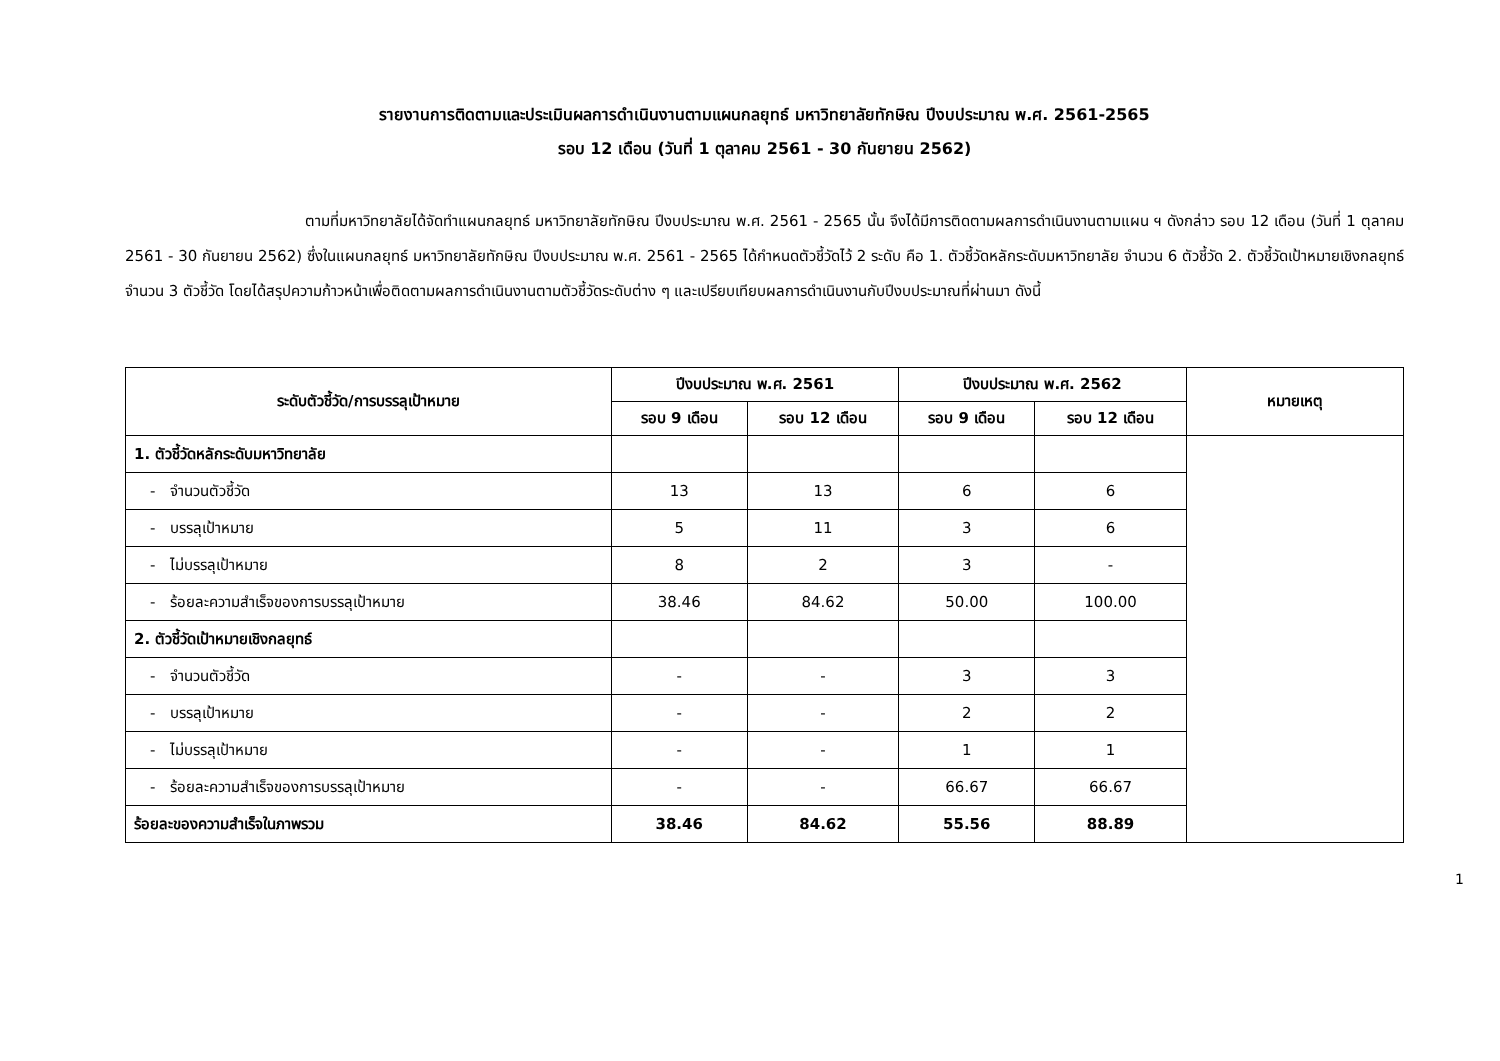รายงานการติดตามและประเมินผลการดำเนินงานตามแผนกลยุทธ์ มหาวิทยาลัยทักษิณ ปีงบประมาณ พ.ศ. 2561-2565
รอบ 12 เดือน (วันที่ 1 ตุลาคม 2561 - 30 กันยายน 2562)
ตามที่มหาวิทยาลัยได้จัดทำแผนกลยุทธ์ มหาวิทยาลัยทักษิณ ปีงบประมาณ พ.ศ. 2561 - 2565 นั้น จึงได้มีการติดตามผลการดำเนินงานตามแผน ฯ ดังกล่าว รอบ 12 เดือน (วันที่ 1 ตุลาคม 2561 - 30 กันยายน 2562) ซึ่งในแผนกลยุทธ์ มหาวิทยาลัยทักษิณ ปีงบประมาณ พ.ศ. 2561 - 2565 ได้กำหนดตัวชี้วัดไว้ 2 ระดับ คือ 1. ตัวชี้วัดหลักระดับมหาวิทยาลัย จำนวน 6 ตัวชี้วัด 2. ตัวชี้วัดเป้าหมายเชิงกลยุทธ์ จำนวน 3 ตัวชี้วัด โดยได้สรุปความก้าวหน้าเพื่อติดตามผลการดำเนินงานตามตัวชี้วัดระดับต่าง ๆ และเปรียบเทียบผลการดำเนินงานกับปีงบประมาณที่ผ่านมา ดังนี้
| ระดับตัวชี้วัด/การบรรลุเป้าหมาย | ปีงบประมาณ พ.ศ. 2561 | | ปีงบประมาณ พ.ศ. 2562 | | หมายเหตุ |
| --- | --- | --- | --- | --- | --- |
| | รอบ 9 เดือน | รอบ 12 เดือน | รอบ 9 เดือน | รอบ 12 เดือน | |
| 1. ตัวชี้วัดหลักระดับมหาวิทยาลัย | | | | | |
| - จำนวนตัวชี้วัด | 13 | 13 | 6 | 6 | |
| - บรรลุเป้าหมาย | 5 | 11 | 3 | 6 | |
| - ไม่บรรลุเป้าหมาย | 8 | 2 | 3 | - | |
| - ร้อยละความสำเร็จของการบรรลุเป้าหมาย | 38.46 | 84.62 | 50.00 | 100.00 | |
| 2. ตัวชี้วัดเป้าหมายเชิงกลยุทธ์ | | | | | |
| - จำนวนตัวชี้วัด | - | - | 3 | 3 | |
| - บรรลุเป้าหมาย | - | - | 2 | 2 | |
| - ไม่บรรลุเป้าหมาย | - | - | 1 | 1 | |
| - ร้อยละความสำเร็จของการบรรลุเป้าหมาย | - | - | 66.67 | 66.67 | |
| ร้อยละของความสำเร็จในภาพรวม | 38.46 | 84.62 | 55.56 | 88.89 | |
1